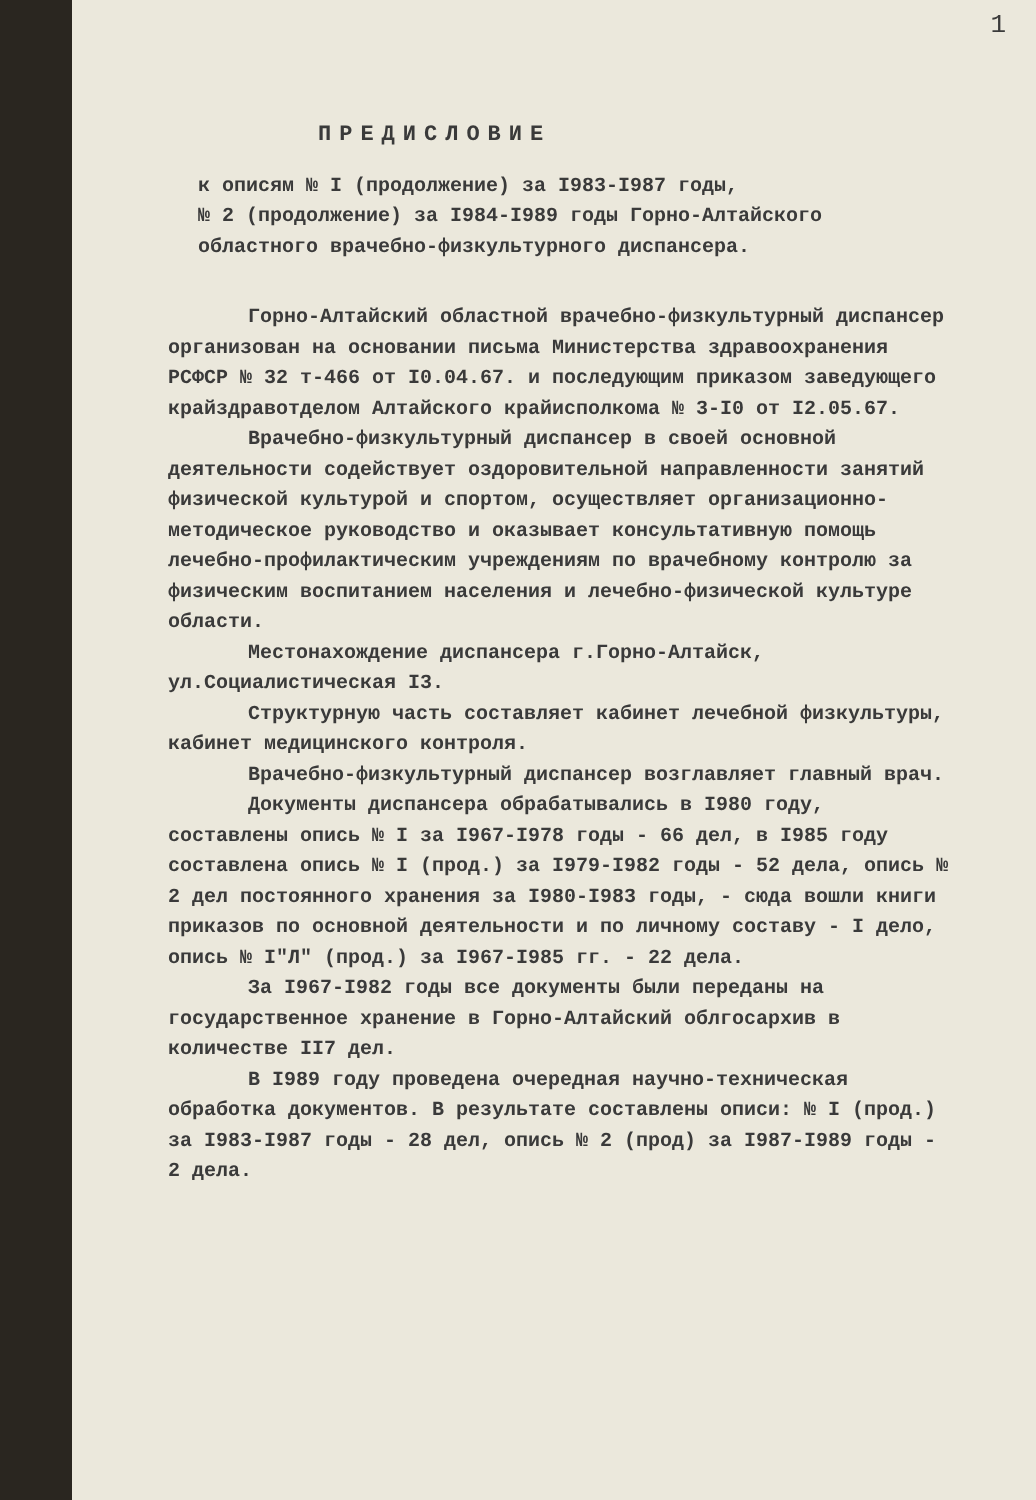1
ПРЕДИСЛОВИЕ
к описям № I (продолжение) за I983-I987 годы,
№ 2 (продолжение) за I984-I989 годы Горно-Алтайского
областного врачебно-физкультурного диспансера.
Горно-Алтайский областной врачебно-физкультурный диспансер организован на основании письма Министерства здравоохранения РСФСР № 32 т-466 от I0.04.67. и последующим приказом заведующего крайздравотделом Алтайского крайисполкома № 3-I0 от I2.05.67.
Врачебно-физкультурный диспансер в своей основной деятельности содействует оздоровительной направленности занятий физической культурой и спортом, осуществляет организационно-методическое руководство и оказывает консультативную помощь лечебно-профилактическим учреждениям по врачебному контролю за физическим воспитанием населения и лечебно-физической культуре области.
Местонахождение диспансера г.Горно-Алтайск, ул.Социалистическая I3.
Структурную часть составляет кабинет лечебной физкультуры, кабинет медицинского контроля.
Врачебно-физкультурный диспансер возглавляет главный врач.
Документы диспансера обрабатывались в I980 году, составлены опись № I за I967-I978 годы - 66 дел, в I985 году составлена опись № I (прод.) за I979-I982 годы - 52 дела, опись № 2 дел постоянного хранения за I980-I983 годы, - сюда вошли книги приказов по основной деятельности и по личному составу - I дело, опись № I"Л" (прод.) за I967-I985 гг. - 22 дела.
За I967-I982 годы все документы были переданы на государственное хранение в Горно-Алтайский облгосархив в количестве II7 дел.
В I989 году проведена очередная научно-техническая обработка документов. В результате составлены описи: № I (прод.) за I983-I987 годы - 28 дел, опись № 2 (прод) за I987-I989 годы - 2 дела.